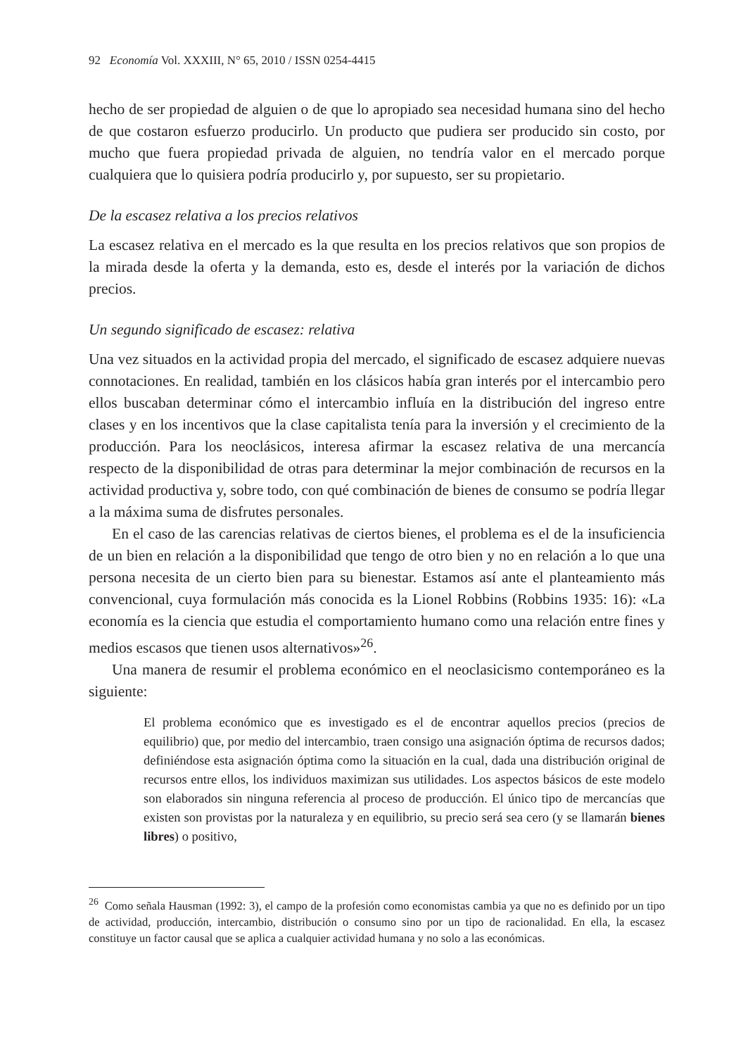92 Economía Vol. XXXIII, N° 65, 2010 / ISSN 0254-4415
hecho de ser propiedad de alguien o de que lo apropiado sea necesidad humana sino del hecho de que costaron esfuerzo producirlo. Un producto que pudiera ser producido sin costo, por mucho que fuera propiedad privada de alguien, no tendría valor en el mercado porque cualquiera que lo quisiera podría producirlo y, por supuesto, ser su propietario.
De la escasez relativa a los precios relativos
La escasez relativa en el mercado es la que resulta en los precios relativos que son propios de la mirada desde la oferta y la demanda, esto es, desde el interés por la variación de dichos precios.
Un segundo significado de escasez: relativa
Una vez situados en la actividad propia del mercado, el significado de escasez adquiere nuevas connotaciones. En realidad, también en los clásicos había gran interés por el intercambio pero ellos buscaban determinar cómo el intercambio influía en la distribución del ingreso entre clases y en los incentivos que la clase capitalista tenía para la inversión y el crecimiento de la producción. Para los neoclásicos, interesa afirmar la escasez relativa de una mercancía respecto de la disponibilidad de otras para determinar la mejor combinación de recursos en la actividad productiva y, sobre todo, con qué combinación de bienes de consumo se podría llegar a la máxima suma de disfrutes personales.
En el caso de las carencias relativas de ciertos bienes, el problema es el de la insuficiencia de un bien en relación a la disponibilidad que tengo de otro bien y no en relación a lo que una persona necesita de un cierto bien para su bienestar. Estamos así ante el planteamiento más convencional, cuya formulación más conocida es la Lionel Robbins (Robbins 1935: 16): «La economía es la ciencia que estudia el comportamiento humano como una relación entre fines y medios escasos que tienen usos alternativos»<sup>26</sup>.
Una manera de resumir el problema económico en el neoclasicismo contemporáneo es la siguiente:
El problema económico que es investigado es el de encontrar aquellos precios (precios de equilibrio) que, por medio del intercambio, traen consigo una asignación óptima de recursos dados; definiéndose esta asignación óptima como la situación en la cual, dada una distribución original de recursos entre ellos, los individuos maximizan sus utilidades. Los aspectos básicos de este modelo son elaborados sin ninguna referencia al proceso de producción. El único tipo de mercancías que existen son provistas por la naturaleza y en equilibrio, su precio será sea cero (y se llamarán bienes libres) o positivo,
<sup>26</sup> Como señala Hausman (1992: 3), el campo de la profesión como economistas cambia ya que no es definido por un tipo de actividad, producción, intercambio, distribución o consumo sino por un tipo de racionalidad. En ella, la escasez constituye un factor causal que se aplica a cualquier actividad humana y no solo a las económicas.